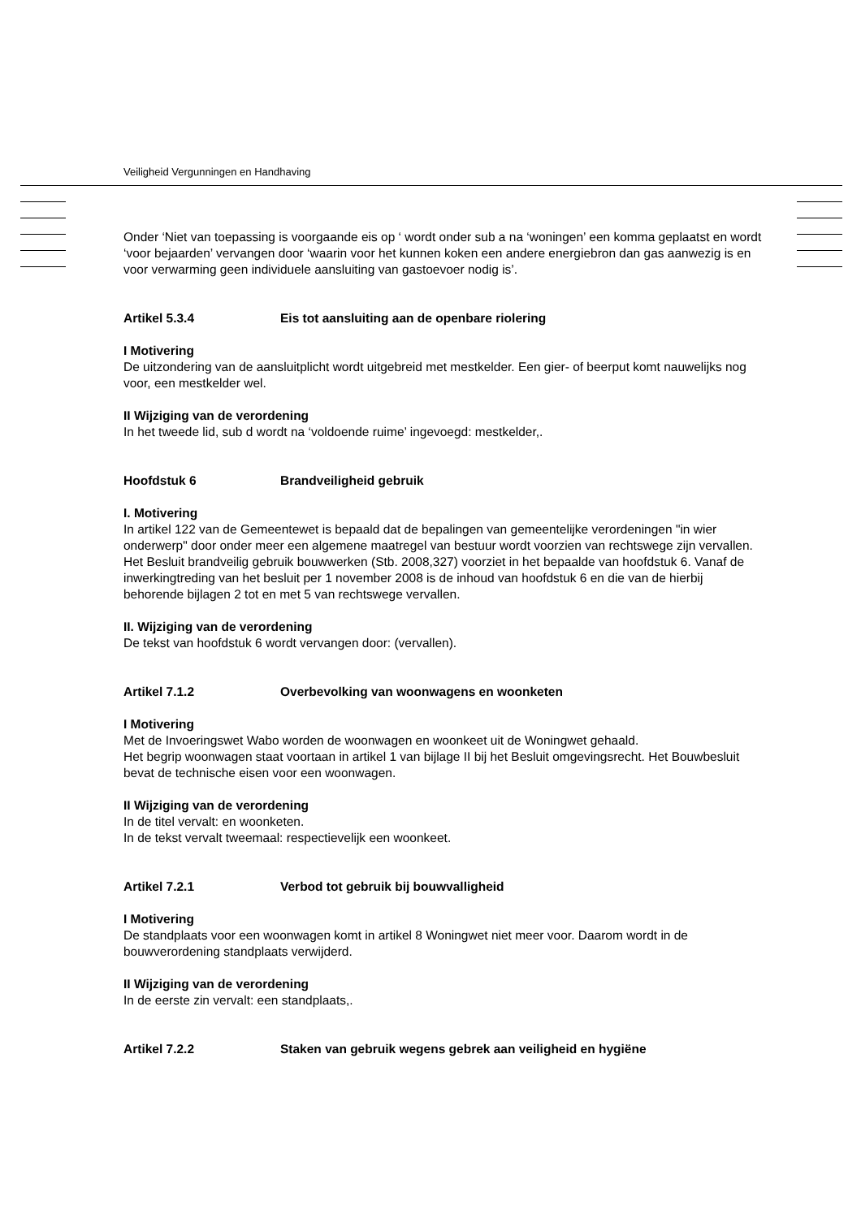Veiligheid Vergunningen en Handhaving
Onder ‘Niet van toepassing is voorgaande eis op ‘ wordt onder sub a na ‘woningen’ een komma geplaatst en wordt ‘voor bejaarden’ vervangen door ‘waarin voor het kunnen koken een andere energiebron dan gas aanwezig is en voor verwarming geen individuele aansluiting van gastoevoer nodig is’.
Artikel 5.3.4 Eis tot aansluiting aan de openbare riolering
I Motivering
De uitzondering van de aansluitplicht wordt uitgebreid met mestkelder. Een gier- of beerput komt nauwelijks nog voor, een mestkelder wel.
II Wijziging van de verordening
In het tweede lid, sub d wordt na ‘voldoende ruime’ ingevoegd: mestkelder,.
Hoofdstuk 6 Brandveiligheid gebruik
I. Motivering
In artikel 122 van de Gemeentewet is bepaald dat de bepalingen van gemeentelijke verordeningen "in wier onderwerp" door onder meer een algemene maatregel van bestuur wordt voorzien van rechtswege zijn vervallen. Het Besluit brandveilig gebruik bouwwerken (Stb. 2008,327) voorziet in het bepaalde van hoofdstuk 6. Vanaf de inwerkingtreding van het besluit per 1 november 2008 is de inhoud van hoofdstuk 6 en die van de hierbij behorende bijlagen 2 tot en met 5 van rechtswege vervallen.
II. Wijziging van de verordening
De tekst van hoofdstuk 6 wordt vervangen door: (vervallen).
Artikel 7.1.2 Overbevolking van woonwagens en woonketen
I Motivering
Met de Invoeringswet Wabo worden de woonwagen en woonkeet uit de Woningwet gehaald.
Het begrip woonwagen staat voortaan in artikel 1 van bijlage II bij het Besluit omgevingsrecht. Het Bouwbesluit bevat de technische eisen voor een woonwagen.
II Wijziging van de verordening
In de titel vervalt: en woonketen.
In de tekst vervalt tweemaal: respectievelijk een woonkeet.
Artikel 7.2.1 Verbod tot gebruik bij bouwvalligheid
I Motivering
De standplaats voor een woonwagen komt in artikel 8 Woningwet niet meer voor. Daarom wordt in de bouwverordening standplaats verwijderd.
II Wijziging van de verordening
In de eerste zin vervalt: een standplaats,.
Artikel 7.2.2 Staken van gebruik wegens gebrek aan veiligheid en hygiëne